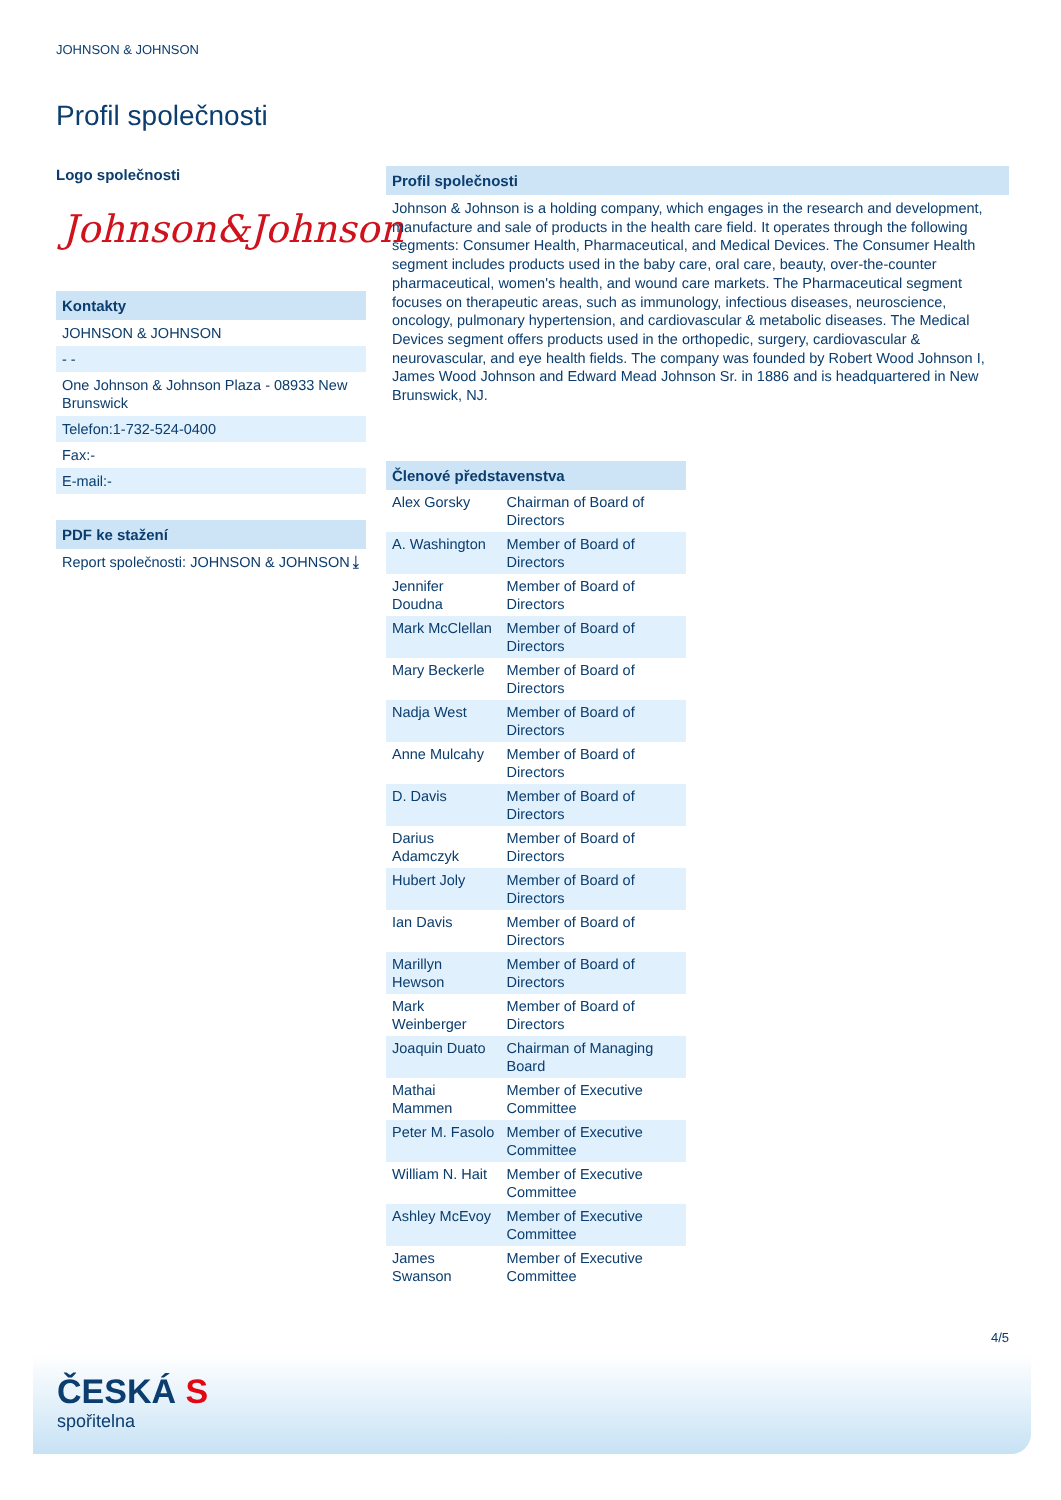JOHNSON & JOHNSON
Profil společnosti
Logo společnosti
Johnson&Johnson
Kontakty
JOHNSON & JOHNSON
- -
One Johnson & Johnson Plaza - 08933 New Brunswick
Telefon:1-732-524-0400
Fax:-
E-mail:-
PDF ke stažení
Report společnosti: JOHNSON & JOHNSON ⤓
Profil společnosti
Johnson & Johnson is a holding company, which engages in the research and development, manufacture and sale of products in the health care field. It operates through the following segments: Consumer Health, Pharmaceutical, and Medical Devices. The Consumer Health segment includes products used in the baby care, oral care, beauty, over-the-counter pharmaceutical, women's health, and wound care markets. The Pharmaceutical segment focuses on therapeutic areas, such as immunology, infectious diseases, neuroscience, oncology, pulmonary hypertension, and cardiovascular & metabolic diseases. The Medical Devices segment offers products used in the orthopedic, surgery, cardiovascular & neurovascular, and eye health fields. The company was founded by Robert Wood Johnson I, James Wood Johnson and Edward Mead Johnson Sr. in 1886 and is headquartered in New Brunswick, NJ.
Členové představenstva
| Alex Gorsky | Chairman of Board of Directors |
| A. Washington | Member of Board of Directors |
| Jennifer Doudna | Member of Board of Directors |
| Mark McClellan | Member of Board of Directors |
| Mary Beckerle | Member of Board of Directors |
| Nadja West | Member of Board of Directors |
| Anne Mulcahy | Member of Board of Directors |
| D. Davis | Member of Board of Directors |
| Darius Adamczyk | Member of Board of Directors |
| Hubert Joly | Member of Board of Directors |
| Ian Davis | Member of Board of Directors |
| Marillyn Hewson | Member of Board of Directors |
| Mark Weinberger | Member of Board of Directors |
| Joaquin Duato | Chairman of Managing Board |
| Mathai Mammen | Member of Executive Committee |
| Peter M. Fasolo | Member of Executive Committee |
| William N. Hait | Member of Executive Committee |
| Ashley McEvoy | Member of Executive Committee |
| James Swanson | Member of Executive Committee |
4/5
ČESKÁ S
spořitelna